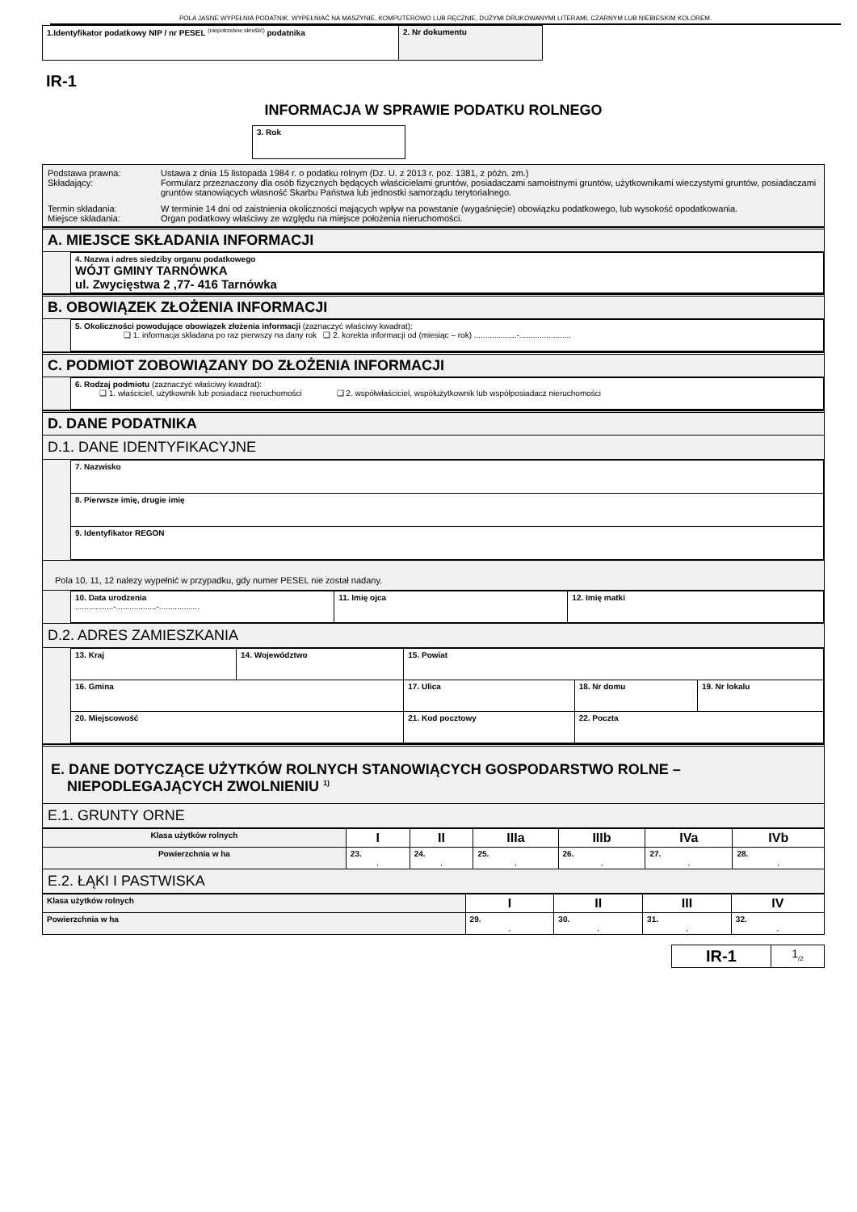POLA JASNE WYPEŁNIA PODATNIK. WYPEŁNIAĆ NA MASZYNIE, KOMPUTEROWO LUB RĘCZNIE, DUŻYMI DRUKOWANYMI LITERAMI, CZARNYM LUB NIEBIESKIM KOLOREM.
| 1.Identyfikator podatkowy NIP / nr PESEL <sup>(niepotrzebne skreślić)</sup> podatnika | 2. Nr dokumentu |
IR-1
INFORMACJA W SPRAWIE PODATKU ROLNEGO
| 3. Rok |
| Podstawa prawna: Ustawa z dnia 15 listopada 1984 r. o podatku rolnym (Dz. U. z 2013 r. poz. 1381, z późn. zm.) Składający: Formularz przeznaczony dla osób fizycznych będących właścicielami gruntów, posiadaczami samoistnymi gruntów, użytkownikami wieczystymi gruntów, posiadaczami gruntów stanowiących własność Skarbu Państwa lub jednostki samorządu terytorialnego. Termin składania: W terminie 14 dni od zaistnienia okoliczności mających wpływ na powstanie (wygaśnięcie) obowiązku podatkowego, lub wysokość opodatkowania. Miejsce składania: Organ podatkowy właściwy ze względu na miejsce położenia nieruchomości. |
A. MIEJSCE SKŁADANIA INFORMACJI
| 4. Nazwa i adres siedziby organu podatkowego WÓJT GMINY TARNÓWKA ul. Zwycięstwa 2 ,77- 416 Tarnówka |
B. OBOWIĄZEK ZŁOŻENIA INFORMACJI
| 5. Okoliczności powodujące obowiązek złożenia informacji (zaznaczyć właściwy kwadrat): ❑ 1. informacja składana po raz pierwszy na dany rok ❑ 2. korekta informacji od (miesiąc – rok) ...................-....................... |
C. PODMIOT ZOBOWIĄZANY DO ZŁOŻENIA INFORMACJI
| 6. Rodzaj podmiotu (zaznaczyć właściwy kwadrat): ❑ 1. właściciel, użytkownik lub posiadacz nieruchomości ❑ 2. współwłaściciel, współużytkownik lub współposiadacz nieruchomości |
D. DANE PODATNIKA
D.1. DANE IDENTYFIKACYJNE
| 7. Nazwisko |
| 8. Pierwsze imię, drugie imię |
| 9. Identyfikator REGON |
Pola 10, 11, 12 nalezy wypełnić w przypadku, gdy numer PESEL nie został nadany.
| 10. Data urodzenia .................-..................-.................. | 11. Imię ojca | 12. Imię matki |
D.2. ADRES ZAMIESZKANIA
| 13. Kraj | 14. Województwo | | 15. Powiat | | |
| 16. Gmina | | 17. Ulica | | 18. Nr domu | 19. Nr lokalu |
| 20. Miejscowość | | | 21. Kod pocztowy | 22. Poczta | |
E. DANE DOTYCZĄCE UŻYTKÓW ROLNYCH STANOWIĄCYCH GOSPODARSTWO ROLNE –
NIEPODLEGAJĄCYCH ZWOLNIENIU <sup>1)</sup>
E.1. GRUNTY ORNE
| Klasa użytków rolnych | I | II | IIIa | IIIb | IVa | IVb |
| --- | --- | --- | --- | --- | --- | --- |
| Powierzchnia w ha | 23. , | 24. , | 25. , | 26. , | 27. , | 28. , |
E.2. ŁĄKI I PASTWISKA
| Klasa użytków rolnych | I | II | III | IV |
| --- | --- | --- | --- | --- |
| Powierzchnia w ha | 29. , | 30. , | 31. , | 32. , |
| IR-1 | 1<sub>/2</sub> |